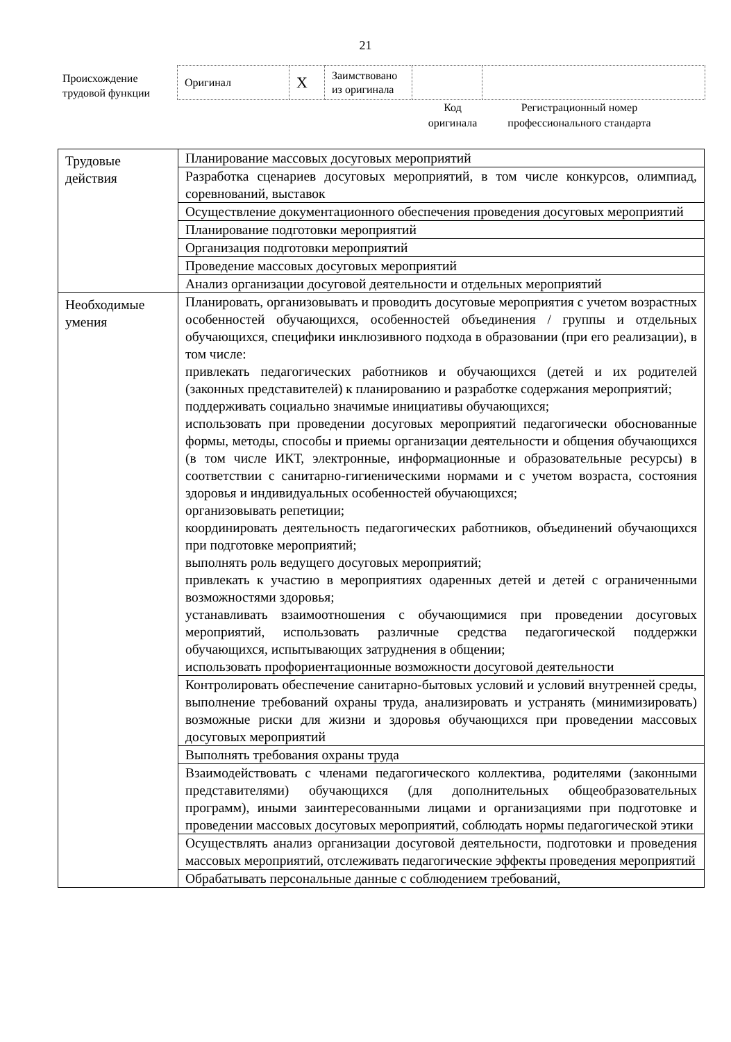21
Происхождение трудовой функции
| Оригинал | X | Заимствовано из оригинала | | |
Код оригинала
Регистрационный номер профессионального стандарта
| Трудовые действия | Планирование массовых досуговых мероприятий |
| | Разработка сценариев досуговых мероприятий, в том числе конкурсов, олимпиад, соревнований, выставок |
| | Осуществление документационного обеспечения проведения досуговых мероприятий |
| | Планирование подготовки мероприятий |
| | Организация подготовки мероприятий |
| | Проведение массовых досуговых мероприятий |
| | Анализ организации досуговой деятельности и отдельных мероприятий |
| Необходимые умения | Планировать, организовывать и проводить досуговые мероприятия с учетом возрастных особенностей обучающихся, особенностей объединения / группы и отдельных обучающихся, специфики инклюзивного подхода в образовании (при его реализации), в том числе: привлекать педагогических работников и обучающихся (детей и их родителей (законных представителей) к планированию и разработке содержания мероприятий; поддерживать социально значимые инициативы обучающихся; использовать при проведении досуговых мероприятий педагогически обоснованные формы, методы, способы и приемы организации деятельности и общения обучающихся (в том числе ИКТ, электронные, информационные и образовательные ресурсы) в соответствии с санитарно-гигиеническими нормами и с учетом возраста, состояния здоровья и индивидуальных особенностей обучающихся; организовывать репетиции; координировать деятельность педагогических работников, объединений обучающихся при подготовке мероприятий; выполнять роль ведущего досуговых мероприятий; привлекать к участию в мероприятиях одаренных детей и детей с ограниченными возможностями здоровья; устанавливать взаимоотношения с обучающимися при проведении досуговых мероприятий, использовать различные средства педагогической поддержки обучающихся, испытывающих затруднения в общении; использовать профориентационные возможности досуговой деятельности |
| | Контролировать обеспечение санитарно-бытовых условий и условий внутренней среды, выполнение требований охраны труда, анализировать и устранять (минимизировать) возможные риски для жизни и здоровья обучающихся при проведении массовых досуговых мероприятий |
| | Выполнять требования охраны труда |
| | Взаимодействовать с членами педагогического коллектива, родителями (законными представителями) обучающихся (для дополнительных общеобразовательных программ), иными заинтересованными лицами и организациями при подготовке и проведении массовых досуговых мероприятий, соблюдать нормы педагогической этики |
| | Осуществлять анализ организации досуговой деятельности, подготовки и проведения массовых мероприятий, отслеживать педагогические эффекты проведения мероприятий |
| | Обрабатывать персональные данные с соблюдением требований, |